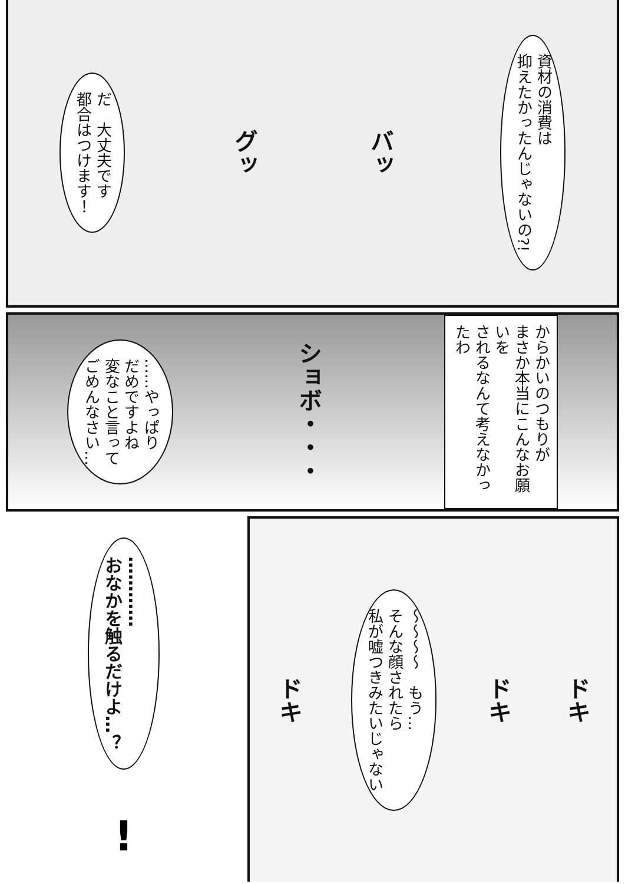だ　大丈夫です
都合はつけます！
グッ
バッ
資材の消費は
抑えたかったんじゃないの?!
……やっぱり
だめですよね
変なこと言って
ごめんなさい…
ショボ・・・
からかいのつもりが
まさか本当にこんなお願いを
されるなんて考えなかったわ
…………
おなかを触るだけよ…？
!
ドキ
〜〜〜〜　もう…
そんな顔されたら
私が嘘つきみたいじゃない
ドキ
ドキ